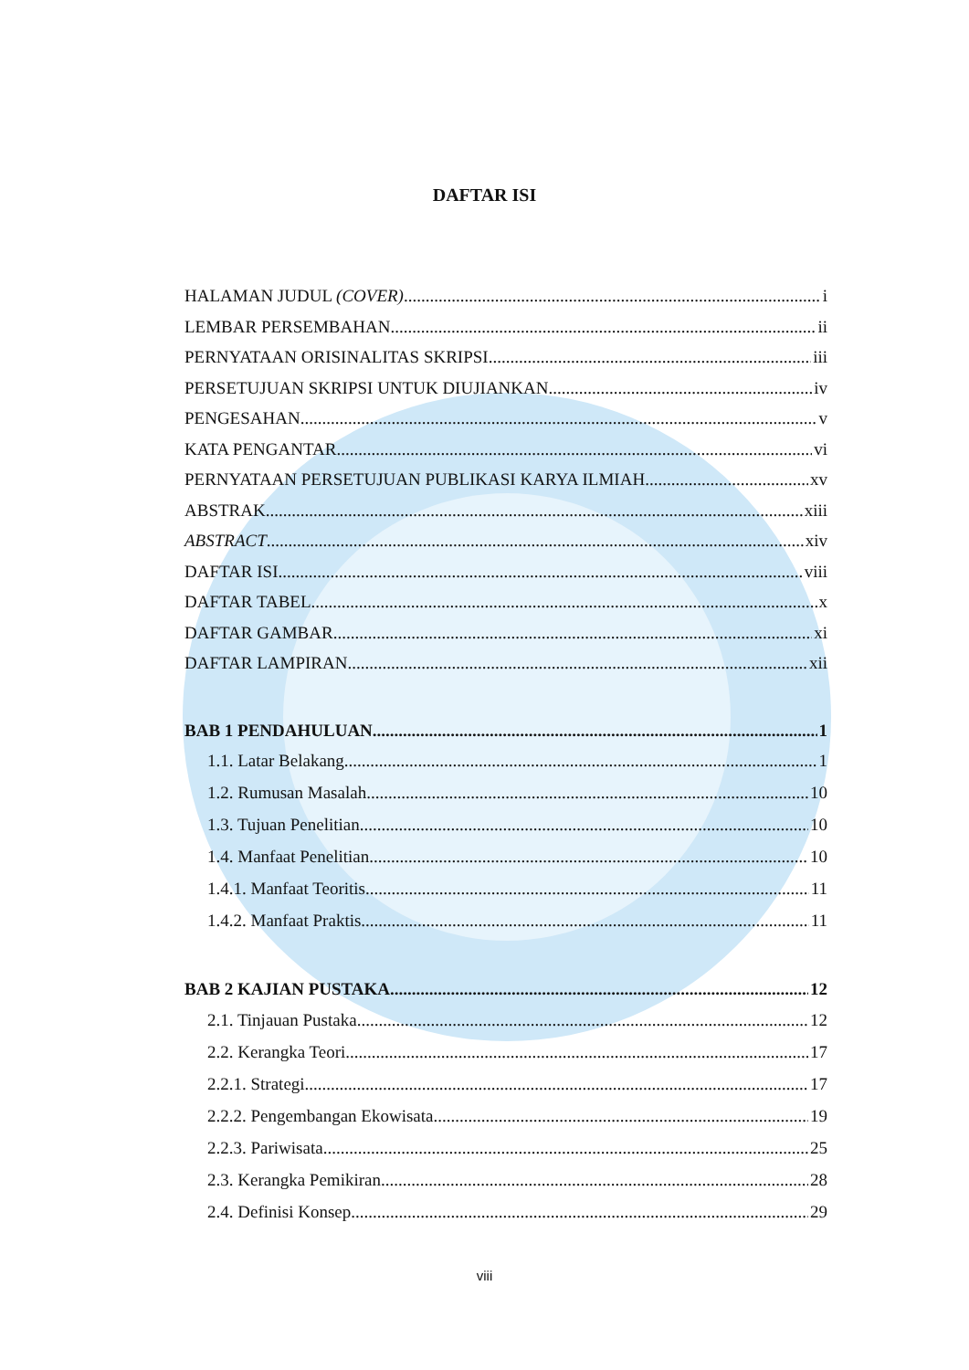DAFTAR ISI
HALAMAN JUDUL (COVER) i
LEMBAR PERSEMBAHAN ii
PERNYATAAN ORISINALITAS SKRIPSI iii
PERSETUJUAN SKRIPSI UNTUK DIUJIANKAN iv
PENGESAHAN v
KATA PENGANTAR vi
PERNYATAAN PERSETUJUAN PUBLIKASI KARYA ILMIAH xv
ABSTRAK xiii
ABSTRACT xiv
DAFTAR ISI viii
DAFTAR TABEL x
DAFTAR GAMBAR xi
DAFTAR LAMPIRAN xii
BAB 1 PENDAHULUAN 1
1.1. Latar Belakang 1
1.2. Rumusan Masalah 10
1.3. Tujuan Penelitian 10
1.4. Manfaat Penelitian 10
1.4.1. Manfaat Teoritis 11
1.4.2. Manfaat Praktis 11
BAB 2 KAJIAN PUSTAKA 12
2.1. Tinjauan Pustaka 12
2.2. Kerangka Teori 17
2.2.1. Strategi 17
2.2.2. Pengembangan Ekowisata 19
2.2.3. Pariwisata 25
2.3. Kerangka Pemikiran 28
2.4. Definisi Konsep 29
viii